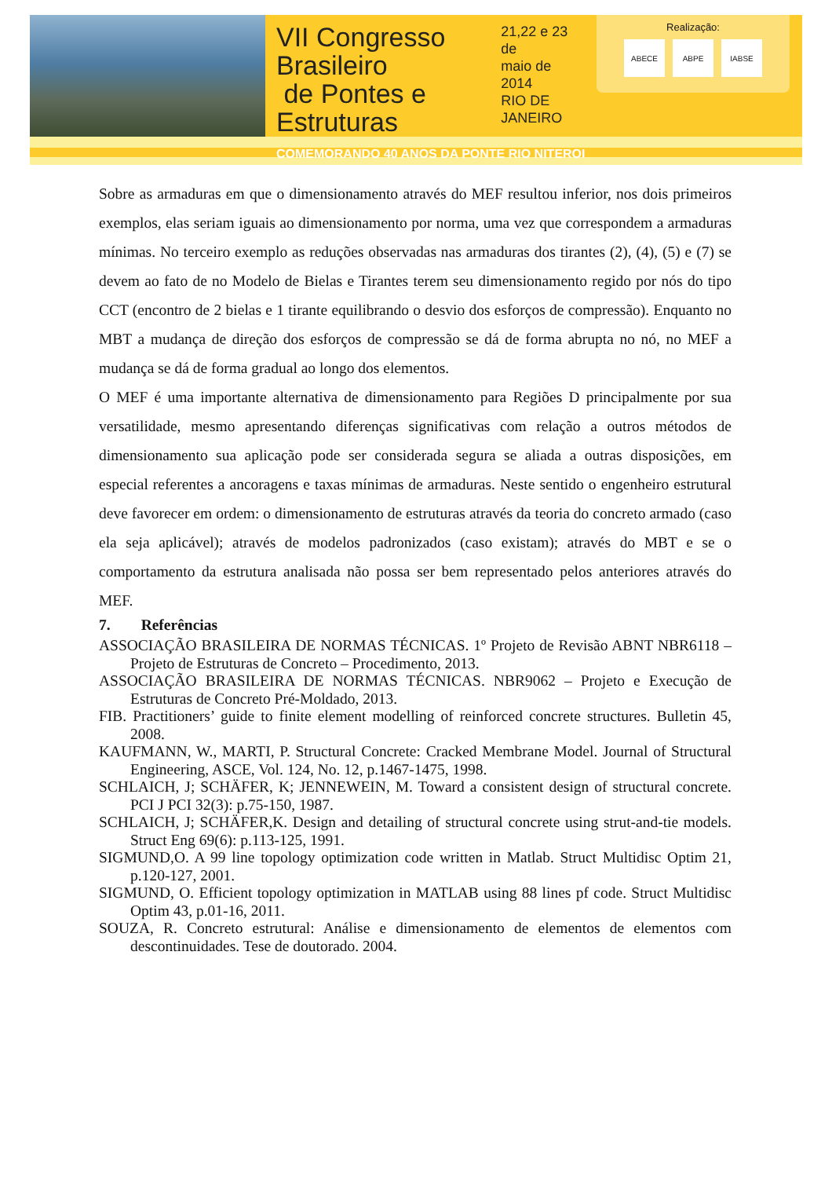VII Congresso Brasileiro
de Pontes e Estruturas
21,22 e 23 de
maio de 2014
RIO DE JANEIRO
COMEMORANDO 40 ANOS DA PONTE RIO NITEROI
Realização:
ABECE ABPE IABSE
Sobre as armaduras em que o dimensionamento através do MEF resultou inferior, nos dois primeiros exemplos, elas seriam iguais ao dimensionamento por norma, uma vez que correspondem a armaduras mínimas. No terceiro exemplo as reduções observadas nas armaduras dos tirantes (2), (4), (5) e (7) se devem ao fato de no Modelo de Bielas e Tirantes terem seu dimensionamento regido por nós do tipo CCT (encontro de 2 bielas e 1 tirante equilibrando o desvio dos esforços de compressão). Enquanto no MBT a mudança de direção dos esforços de compressão se dá de forma abrupta no nó, no MEF a mudança se dá de forma gradual ao longo dos elementos.
O MEF é uma importante alternativa de dimensionamento para Regiões D principalmente por sua versatilidade, mesmo apresentando diferenças significativas com relação a outros métodos de dimensionamento sua aplicação pode ser considerada segura se aliada a outras disposições, em especial referentes a ancoragens e taxas mínimas de armaduras. Neste sentido o engenheiro estrutural deve favorecer em ordem: o dimensionamento de estruturas através da teoria do concreto armado (caso ela seja aplicável); através de modelos padronizados (caso existam); através do MBT e se o comportamento da estrutura analisada não possa ser bem representado pelos anteriores através do MEF.
7. Referências
ASSOCIAÇÃO BRASILEIRA DE NORMAS TÉCNICAS. 1º Projeto de Revisão ABNT NBR6118 – Projeto de Estruturas de Concreto – Procedimento, 2013.
ASSOCIAÇÃO BRASILEIRA DE NORMAS TÉCNICAS. NBR9062 – Projeto e Execução de Estruturas de Concreto Pré-Moldado, 2013.
FIB. Practitioners’ guide to finite element modelling of reinforced concrete structures. Bulletin 45, 2008.
KAUFMANN, W., MARTI, P. Structural Concrete: Cracked Membrane Model. Journal of Structural Engineering, ASCE, Vol. 124, No. 12, p.1467-1475, 1998.
SCHLAICH, J; SCHÄFER, K; JENNEWEIN, M. Toward a consistent design of structural concrete. PCI J PCI 32(3): p.75-150, 1987.
SCHLAICH, J; SCHÄFER,K. Design and detailing of structural concrete using strut-and-tie models. Struct Eng 69(6): p.113-125, 1991.
SIGMUND,O. A 99 line topology optimization code written in Matlab. Struct Multidisc Optim 21, p.120-127, 2001.
SIGMUND, O. Efficient topology optimization in MATLAB using 88 lines pf code. Struct Multidisc Optim 43, p.01-16, 2011.
SOUZA, R. Concreto estrutural: Análise e dimensionamento de elementos de elementos com descontinuidades. Tese de doutorado. 2004.